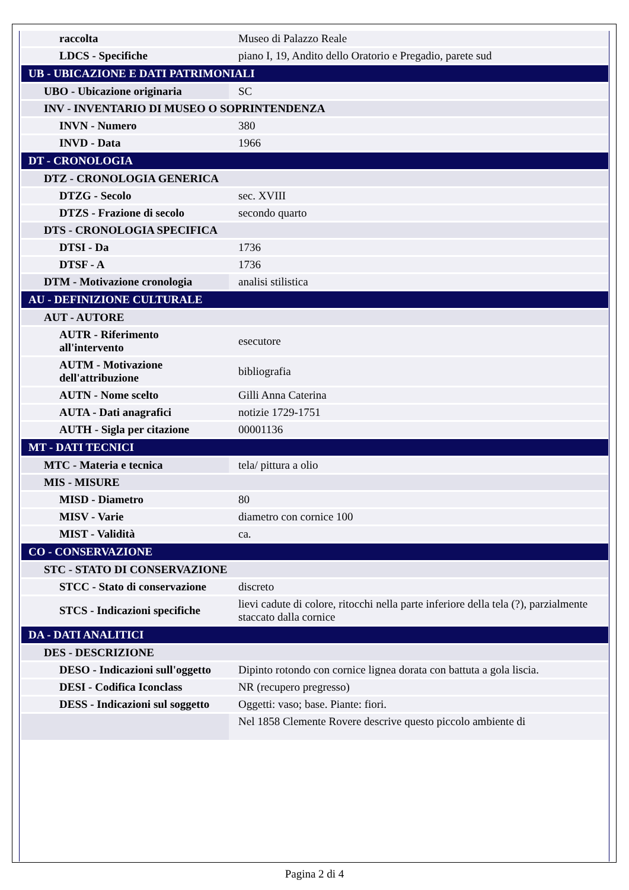| raccolta | Museo di Palazzo Reale |
| LDCS - Specifiche | piano I, 19, Andito dello Oratorio e Pregadio, parete sud |
| UB - UBICAZIONE E DATI PATRIMONIALI | |
| UBO - Ubicazione originaria | SC |
| INV - INVENTARIO DI MUSEO O SOPRINTENDENZA | |
| INVN - Numero | 380 |
| INVD - Data | 1966 |
| DT - CRONOLOGIA | |
| DTZ - CRONOLOGIA GENERICA | |
| DTZG - Secolo | sec. XVIII |
| DTZS - Frazione di secolo | secondo quarto |
| DTS - CRONOLOGIA SPECIFICA | |
| DTSI - Da | 1736 |
| DTSF - A | 1736 |
| DTM - Motivazione cronologia | analisi stilistica |
| AU - DEFINIZIONE CULTURALE | |
| AUT - AUTORE | |
| AUTR - Riferimento all'intervento | esecutore |
| AUTM - Motivazione dell'attribuzione | bibliografia |
| AUTN - Nome scelto | Gilli Anna Caterina |
| AUTA - Dati anagrafici | notizie 1729-1751 |
| AUTH - Sigla per citazione | 00001136 |
| MT - DATI TECNICI | |
| MTC - Materia e tecnica | tela/ pittura a olio |
| MIS - MISURE | |
| MISD - Diametro | 80 |
| MISV - Varie | diametro con cornice 100 |
| MIST - Validità | ca. |
| CO - CONSERVAZIONE | |
| STC - STATO DI CONSERVAZIONE | |
| STCC - Stato di conservazione | discreto |
| STCS - Indicazioni specifiche | lievi cadute di colore, ritocchi nella parte inferiore della tela (?), parzialmente staccato dalla cornice |
| DA - DATI ANALITICI | |
| DES - DESCRIZIONE | |
| DESO - Indicazioni sull'oggetto | Dipinto rotondo con cornice lignea dorata con battuta a gola liscia. |
| DESI - Codifica Iconclass | NR (recupero pregresso) |
| DESS - Indicazioni sul soggetto | Oggetti: vaso; base. Piante: fiori. |
| | Nel 1858 Clemente Rovere descrive questo piccolo ambiente di |
Pagina 2 di 4